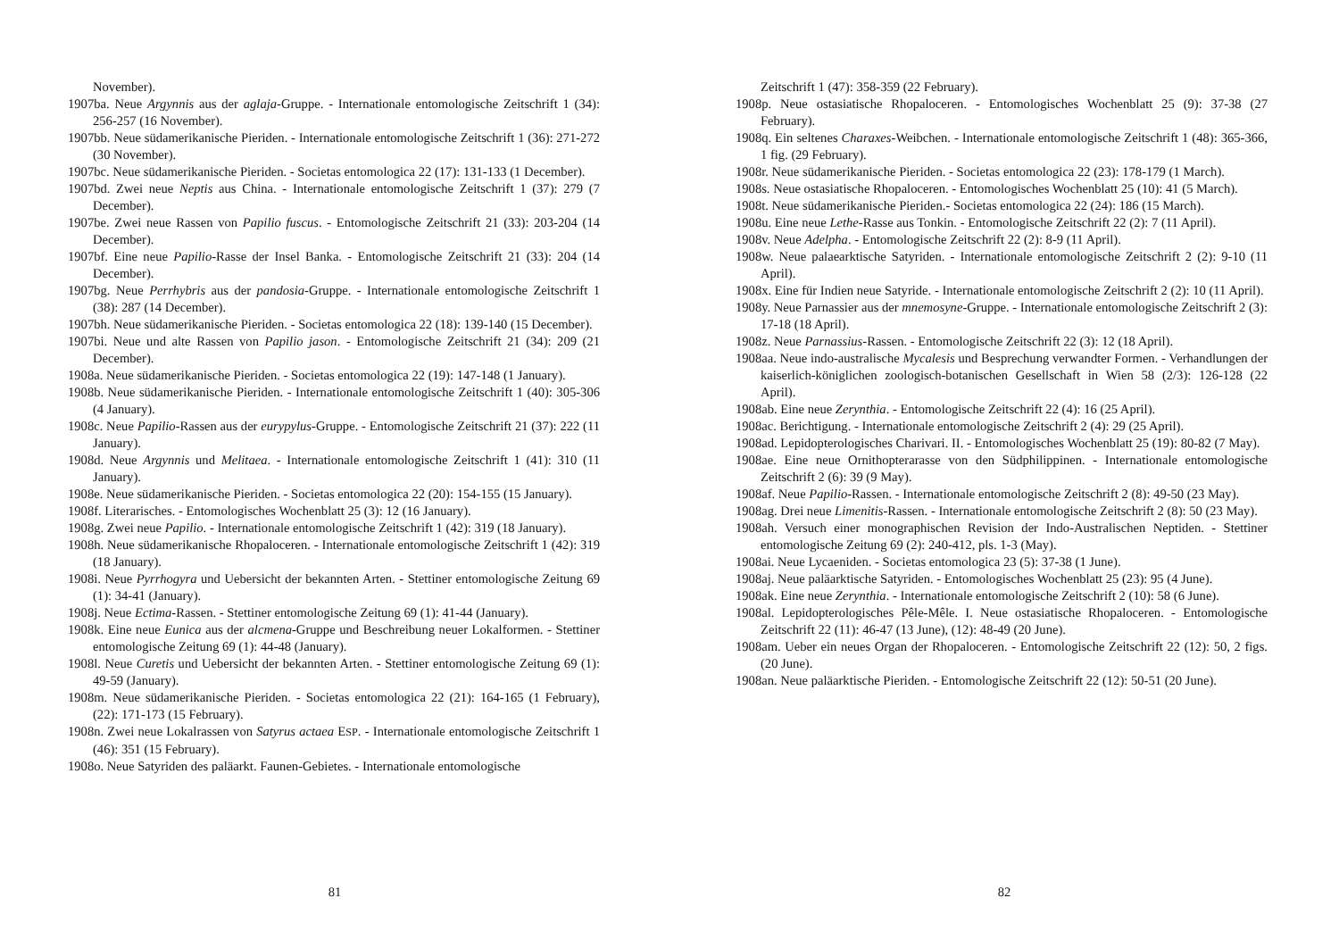November).
1907ba. Neue Argynnis aus der aglaja-Gruppe. - Internationale entomologische Zeitschrift 1 (34): 256-257 (16 November).
1907bb. Neue südamerikanische Pieriden. - Internationale entomologische Zeitschrift 1 (36): 271-272 (30 November).
1907bc. Neue südamerikanische Pieriden. - Societas entomologica 22 (17): 131-133 (1 December).
1907bd. Zwei neue Neptis aus China. - Internationale entomologische Zeitschrift 1 (37): 279 (7 December).
1907be. Zwei neue Rassen von Papilio fuscus. - Entomologische Zeitschrift 21 (33): 203-204 (14 December).
1907bf. Eine neue Papilio-Rasse der Insel Banka. - Entomologische Zeitschrift 21 (33): 204 (14 December).
1907bg. Neue Perrhybris aus der pandosia-Gruppe. - Internationale entomologische Zeitschrift 1 (38): 287 (14 December).
1907bh. Neue südamerikanische Pieriden. - Societas entomologica 22 (18): 139-140 (15 December).
1907bi. Neue und alte Rassen von Papilio jason. - Entomologische Zeitschrift 21 (34): 209 (21 December).
1908a. Neue südamerikanische Pieriden. - Societas entomologica 22 (19): 147-148 (1 January).
1908b. Neue südamerikanische Pieriden. - Internationale entomologische Zeitschrift 1 (40): 305-306 (4 January).
1908c. Neue Papilio-Rassen aus der eurypylus-Gruppe. - Entomologische Zeitschrift 21 (37): 222 (11 January).
1908d. Neue Argynnis und Melitaea. - Internationale entomologische Zeitschrift 1 (41): 310 (11 January).
1908e. Neue südamerikanische Pieriden. - Societas entomologica 22 (20): 154-155 (15 January).
1908f. Literarisches. - Entomologisches Wochenblatt 25 (3): 12 (16 January).
1908g. Zwei neue Papilio. - Internationale entomologische Zeitschrift 1 (42): 319 (18 January).
1908h. Neue südamerikanische Rhopaloceren. - Internationale entomologische Zeitschrift 1 (42): 319 (18 January).
1908i. Neue Pyrrhogyra und Uebersicht der bekannten Arten. - Stettiner entomologische Zeitung 69 (1): 34-41 (January).
1908j. Neue Ectima-Rassen. - Stettiner entomologische Zeitung 69 (1): 41-44 (January).
1908k. Eine neue Eunica aus der alcmena-Gruppe und Beschreibung neuer Lokalformen. - Stettiner entomologische Zeitung 69 (1): 44-48 (January).
1908l. Neue Curetis und Uebersicht der bekannten Arten. - Stettiner entomologische Zeitung 69 (1): 49-59 (January).
1908m. Neue südamerikanische Pieriden. - Societas entomologica 22 (21): 164-165 (1 February), (22): 171-173 (15 February).
1908n. Zwei neue Lokalrassen von Satyrus actaea ESP. - Internationale entomologische Zeitschrift 1 (46): 351 (15 February).
1908o. Neue Satyriden des paläarkt. Faunen-Gebietes. - Internationale entomologische
81
Zeitschrift 1 (47): 358-359 (22 February).
1908p. Neue ostasiatische Rhopaloceren. - Entomologisches Wochenblatt 25 (9): 37-38 (27 February).
1908q. Ein seltenes Charaxes-Weibchen. - Internationale entomologische Zeitschrift 1 (48): 365-366, 1 fig. (29 February).
1908r. Neue südamerikanische Pieriden. - Societas entomologica 22 (23): 178-179 (1 March).
1908s. Neue ostasiatische Rhopaloceren. - Entomologisches Wochenblatt 25 (10): 41 (5 March).
1908t. Neue südamerikanische Pieriden.- Societas entomologica 22 (24): 186 (15 March).
1908u. Eine neue Lethe-Rasse aus Tonkin. - Entomologische Zeitschrift 22 (2): 7 (11 April).
1908v. Neue Adelpha. - Entomologische Zeitschrift 22 (2): 8-9 (11 April).
1908w. Neue palaearktische Satyriden. - Internationale entomologische Zeitschrift 2 (2): 9-10 (11 April).
1908x. Eine für Indien neue Satyride. - Internationale entomologische Zeitschrift 2 (2): 10 (11 April).
1908y. Neue Parnassier aus der mnemosyne-Gruppe. - Internationale entomologische Zeitschrift 2 (3): 17-18 (18 April).
1908z. Neue Parnassius-Rassen. - Entomologische Zeitschrift 22 (3): 12 (18 April).
1908aa. Neue indo-australische Mycalesis und Besprechung verwandter Formen. - Verhandlungen der kaiserlich-königlichen zoologisch-botanischen Gesellschaft in Wien 58 (2/3): 126-128 (22 April).
1908ab. Eine neue Zerynthia. - Entomologische Zeitschrift 22 (4): 16 (25 April).
1908ac. Berichtigung. - Internationale entomologische Zeitschrift 2 (4): 29 (25 April).
1908ad. Lepidopterologisches Charivari. II. - Entomologisches Wochenblatt 25 (19): 80-82 (7 May).
1908ae. Eine neue Ornithopterarasse von den Südphilippinen. - Internationale entomologische Zeitschrift 2 (6): 39 (9 May).
1908af. Neue Papilio-Rassen. - Internationale entomologische Zeitschrift 2 (8): 49-50 (23 May).
1908ag. Drei neue Limenitis-Rassen. - Internationale entomologische Zeitschrift 2 (8): 50 (23 May).
1908ah. Versuch einer monographischen Revision der Indo-Australischen Neptiden. - Stettiner entomologische Zeitung 69 (2): 240-412, pls. 1-3 (May).
1908ai. Neue Lycaeniden. - Societas entomologica 23 (5): 37-38 (1 June).
1908aj. Neue paläarktische Satyriden. - Entomologisches Wochenblatt 25 (23): 95 (4 June).
1908ak. Eine neue Zerynthia. - Internationale entomologische Zeitschrift 2 (10): 58 (6 June).
1908al. Lepidopterologisches Pêle-Mêle. I. Neue ostasiatische Rhopaloceren. - Entomologische Zeitschrift 22 (11): 46-47 (13 June), (12): 48-49 (20 June).
1908am. Ueber ein neues Organ der Rhopaloceren. - Entomologische Zeitschrift 22 (12): 50, 2 figs. (20 June).
1908an. Neue paläarktische Pieriden. - Entomologische Zeitschrift 22 (12): 50-51 (20 June).
82